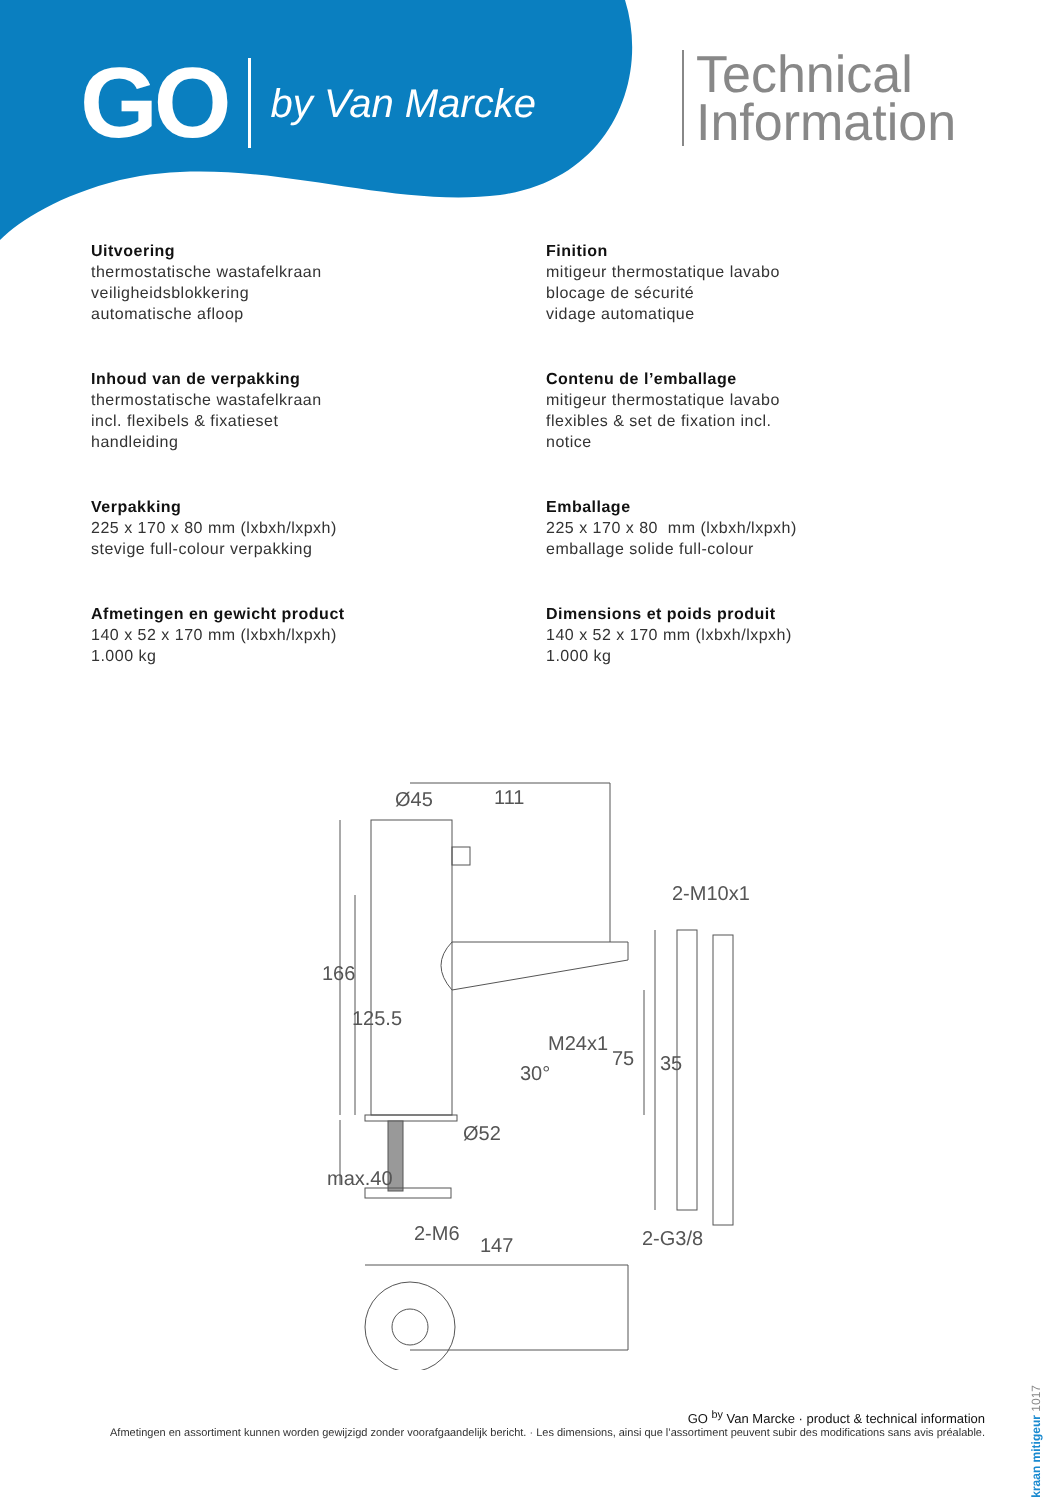GO by Van Marcke
Technical
Information
Uitvoering
thermostatische wastafelkraan
veiligheidsblokkering
automatische afloop
Inhoud van de verpakking
thermostatische wastafelkraan
incl. flexibels & fixatieset
handleiding
Verpakking
225 x 170 x 80 mm (lxbxh/lxpxh)
stevige full-colour verpakking
Afmetingen en gewicht product
140 x 52 x 170 mm (lxbxh/lxpxh)
1.000 kg
Finition
mitigeur thermostatique lavabo
blocage de sécurité
vidage automatique
Contenu de l’emballage
mitigeur thermostatique lavabo
flexibles & set de fixation incl.
notice
Emballage
225 x 170 x 80 mm (lxbxh/lxpxh)
emballage solide full-colour
Dimensions et poids produit
140 x 52 x 170 mm (lxbxh/lxpxh)
1.000 kg
Ø45
111
2-M10x1
M24x1
75
35
30°
Ø52
166
125.5
max.40
2-M6
147
2-G3/8
GO <sup>by</sup> Van Marcke · product & technical information
Afmetingen en assortiment kunnen worden gewijzigd zonder voorafgaandelijk bericht. · Les dimensions, ainsi que l’assortiment peuvent subir des modifications sans avis préalable.
kraan mitigeur 1017